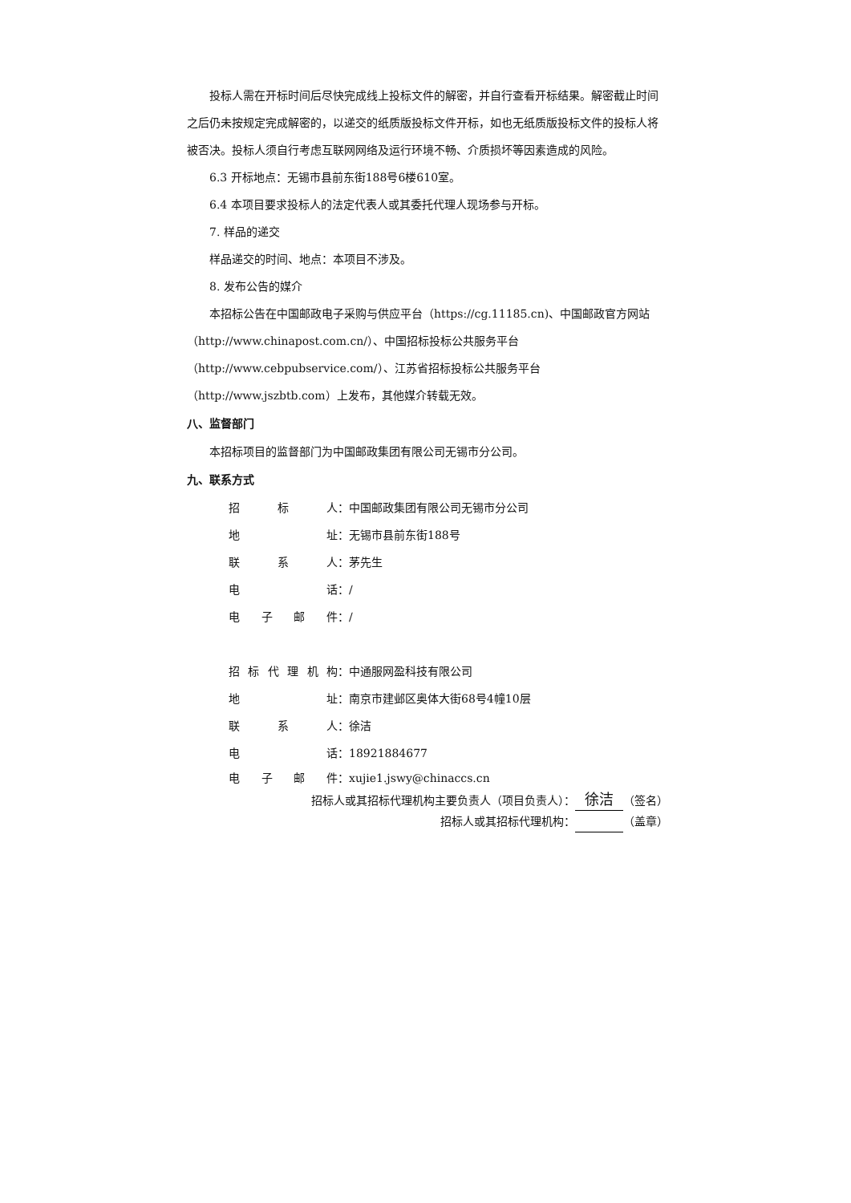投标人需在开标时间后尽快完成线上投标文件的解密，并自行查看开标结果。解密截止时间之后仍未按规定完成解密的，以递交的纸质版投标文件开标，如也无纸质版投标文件的投标人将被否决。投标人须自行考虑互联网网络及运行环境不畅、介质损坏等因素造成的风险。
6.3 开标地点：无锡市县前东街188号6楼610室。
6.4 本项目要求投标人的法定代表人或其委托代理人现场参与开标。
7. 样品的递交
样品递交的时间、地点：本项目不涉及。
8. 发布公告的媒介
本招标公告在中国邮政电子采购与供应平台（https://cg.11185.cn)、中国邮政官方网站（http://www.chinapost.com.cn/）、中国招标投标公共服务平台（http://www.cebpubservice.com/）、江苏省招标投标公共服务平台（http://www.jszbtb.com）上发布，其他媒介转载无效。
八、监督部门
本招标项目的监督部门为中国邮政集团有限公司无锡市分公司。
九、联系方式
招标 人： 中国邮政集团有限公司无锡市分公司
地 址： 无锡市县前东街188号
联系 人： 茅先生
电 话： /
电子邮 件： /
招标代理机 构： 中通服网盈科技有限公司
地 址： 南京市建邺区奥体大街68号4幢10层
联系 人： 徐洁
电 话： 18921884677
电子邮 件： xujie1.jswy@chinaccs.cn
招标人或其招标代理机构主要负责人（项目负责人）： 徐洁 （签名）
招标人或其招标代理机构： （盖章）